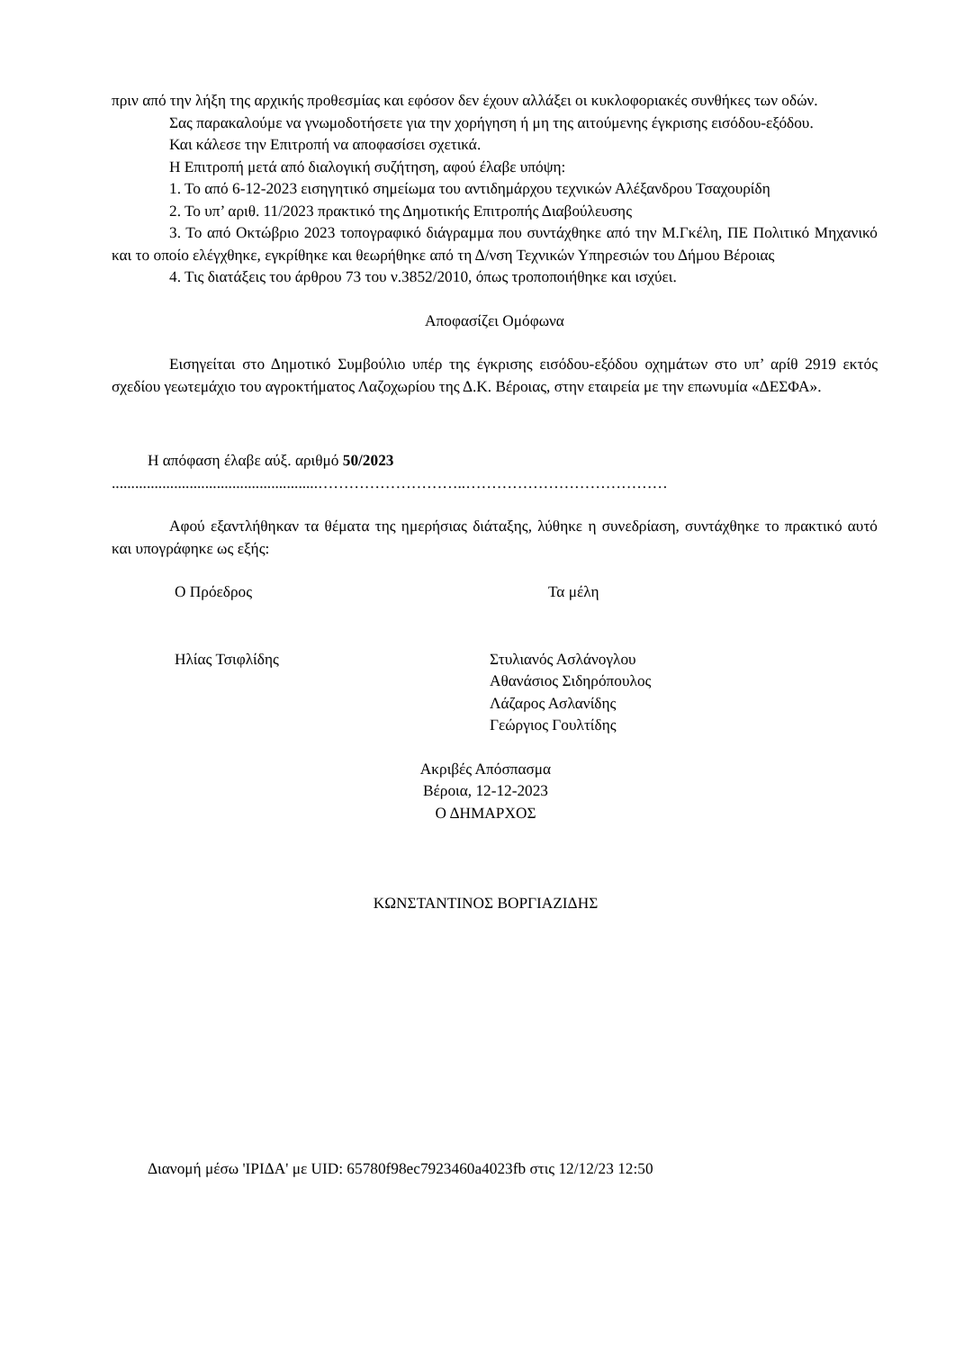πριν από την λήξη της αρχικής προθεσμίας και εφόσον δεν έχουν αλλάξει οι κυκλοφοριακές συνθήκες των οδών.
Σας παρακαλούμε να γνωμοδοτήσετε για την χορήγηση ή μη της αιτούμενης έγκρισης εισόδου-εξόδου.
Και κάλεσε την Επιτροπή να αποφασίσει σχετικά.
Η Επιτροπή μετά από διαλογική συζήτηση, αφού έλαβε υπόψη:
1. Το από 6-12-2023 εισηγητικό σημείωμα του αντιδημάρχου τεχνικών Αλέξανδρου Τσαχουρίδη
2. Το υπ’ αριθ. 11/2023 πρακτικό της Δημοτικής Επιτροπής Διαβούλευσης
3. Το από Οκτώβριο 2023 τοπογραφικό διάγραμμα που συντάχθηκε από την Μ.Γκέλη, ΠΕ Πολιτικό Μηχανικό και το οποίο ελέγχθηκε, εγκρίθηκε και θεωρήθηκε από τη Δ/νση Τεχνικών Υπηρεσιών του Δήμου Βέροιας
4. Τις διατάξεις του άρθρου 73 του ν.3852/2010, όπως τροποποιήθηκε και ισχύει.
Αποφασίζει Ομόφωνα
Εισηγείται στο Δημοτικό Συμβούλιο υπέρ της έγκρισης εισόδου-εξόδου οχημάτων στο υπ’ αρίθ 2919 εκτός σχεδίου γεωτεμάχιο του αγροκτήματος Λαζοχωρίου της Δ.Κ. Βέροιας, στην εταιρεία με την επωνυμία «ΔΕΣΦΑ».
Η απόφαση έλαβε αύξ. αριθμό 50/2023
.....................................................………………………..…………………………………
Αφού εξαντλήθηκαν τα θέματα της ημερήσιας διάταξης, λύθηκε η συνεδρίαση, συντάχθηκε το πρακτικό αυτό και υπογράφηκε ως εξής:
Ο Πρόεδρος Τα μέλη
Ηλίας Τσιφλίδης Στυλιανός Ασλάνογλου
Αθανάσιος Σιδηρόπουλος
Λάζαρος Ασλανίδης
Γεώργιος Γουλτίδης
Ακριβές Απόσπασμα
Βέροια, 12-12-2023
Ο ΔΗΜΑΡΧΟΣ
ΚΩΝΣΤΑΝΤΙΝΟΣ ΒΟΡΓΙΑΖΙΔΗΣ
Διανομή μέσω 'ΙΡΙΔΑ' με UID: 65780f98ec7923460a4023fb στις 12/12/23 12:50